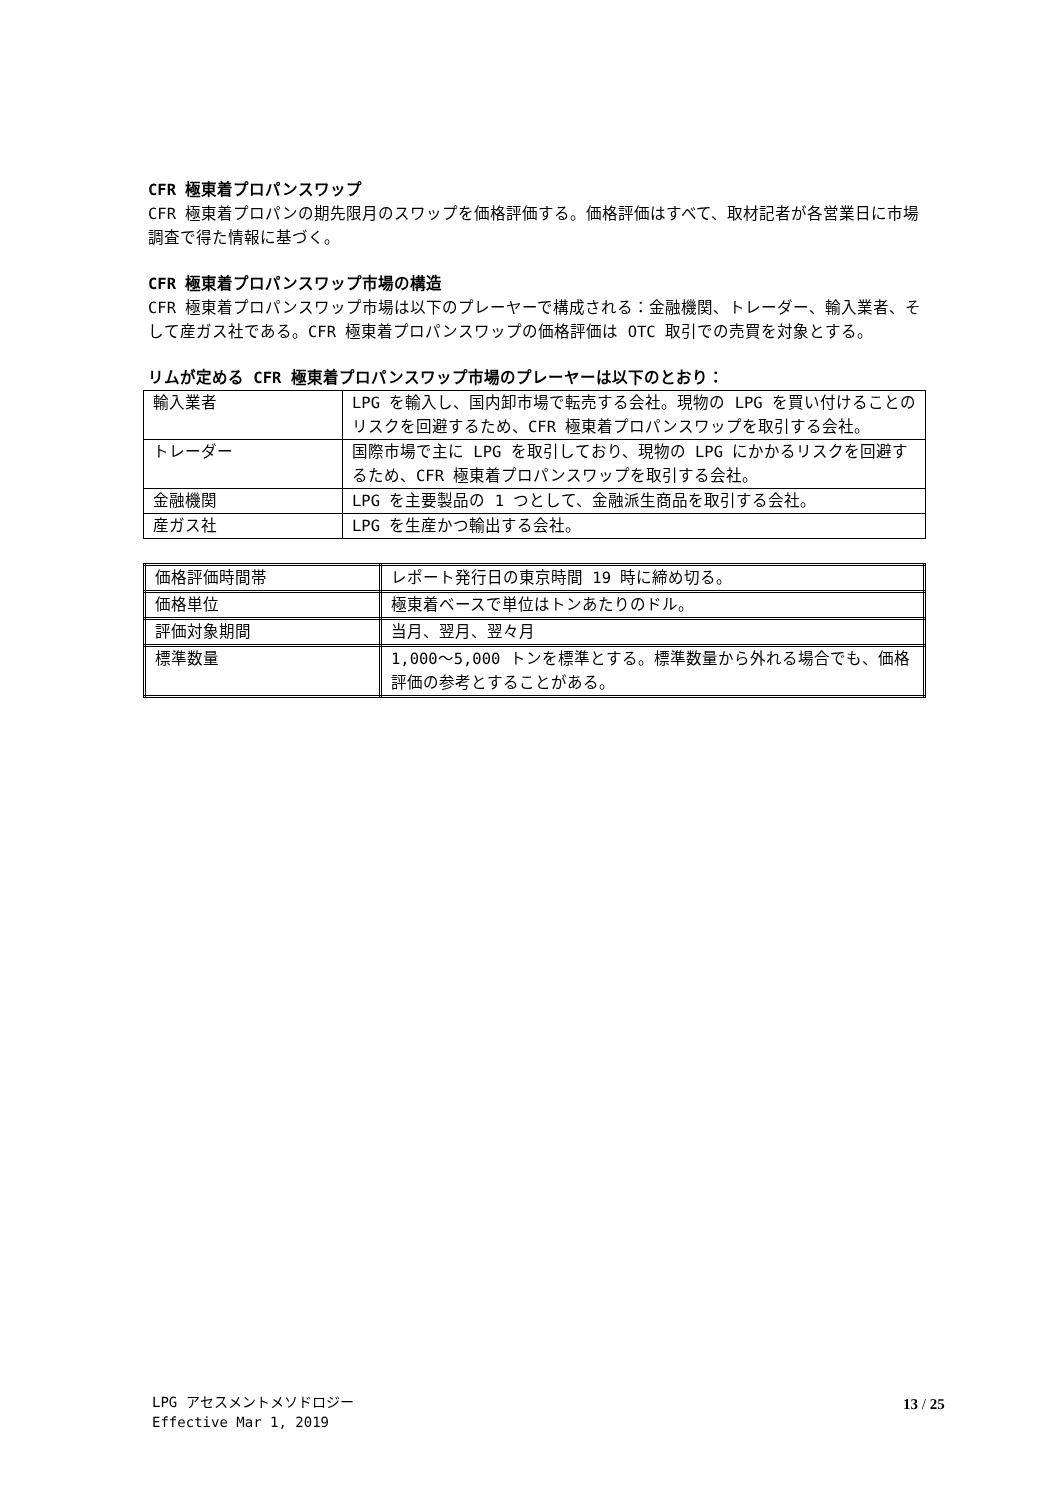CFR 極東着プロパンスワップ
CFR 極東着プロパンの期先限月のスワップを価格評価する。価格評価はすべて、取材記者が各営業日に市場調査で得た情報に基づく。
CFR 極東着プロパンスワップ市場の構造
CFR 極東着プロパンスワップ市場は以下のプレーヤーで構成される：金融機関、トレーダー、輸入業者、そして産ガス社である。CFR 極東着プロパンスワップの価格評価は OTC 取引での売買を対象とする。
リムが定める CFR 極東着プロパンスワップ市場のプレーヤーは以下のとおり：
| 輸入業者 | LPG を輸入し、国内卸市場で転売する会社。現物の LPG を買い付けることのリスクを回避するため、CFR 極東着プロパンスワップを取引する会社。 |
| トレーダー | 国際市場で主に LPG を取引しており、現物の LPG にかかるリスクを回避するため、CFR 極東着プロパンスワップを取引する会社。 |
| 金融機関 | LPG を主要製品の 1 つとして、金融派生商品を取引する会社。 |
| 産ガス社 | LPG を生産かつ輸出する会社。 |
| 価格評価時間帯 | レポート発行日の東京時間 19 時に締め切る。 |
| 価格単位 | 極東着ベースで単位はトンあたりのドル。 |
| 評価対象期間 | 当月、翌月、翌々月 |
| 標準数量 | 1,000～5,000 トンを標準とする。標準数量から外れる場合でも、価格評価の参考とすることがある。 |
LPG アセスメントメソドロジー
Effective Mar 1, 2019
13 / 25